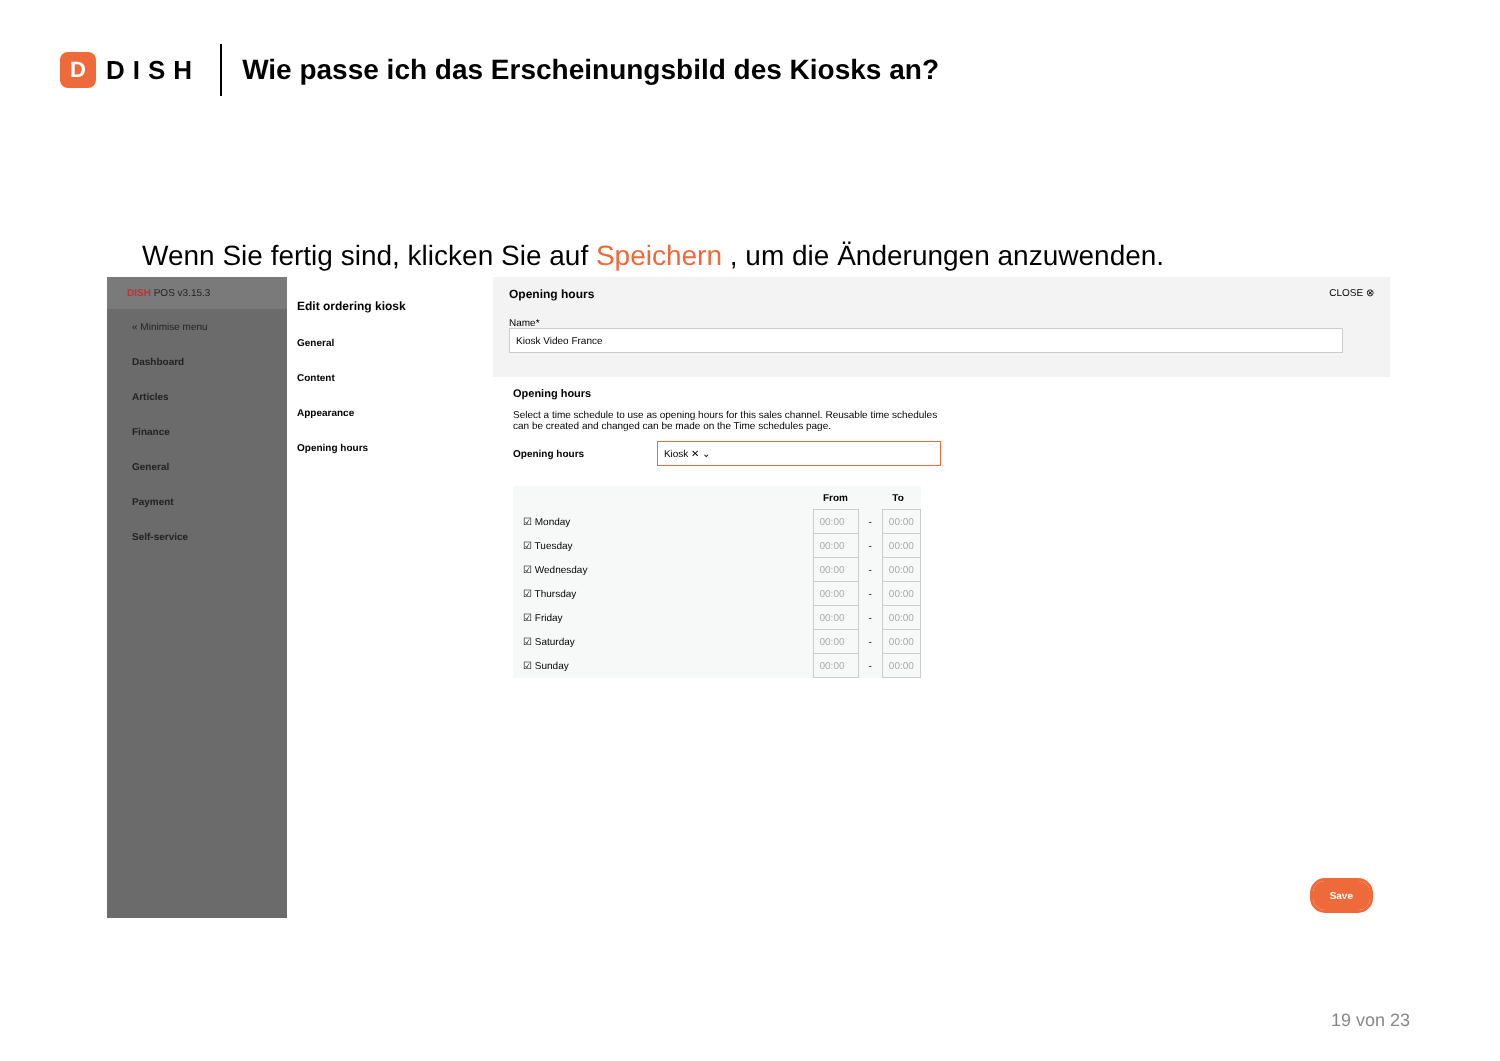D
DISH
Wie passe ich das Erscheinungsbild des Kiosks an?
Wenn Sie fertig sind, klicken Sie auf Speichern , um die Änderungen anzuwenden.
DISH POS v3.15.3
« Minimise menu
Dashboard
Articles
Finance
General
Payment
Self-service
Edit ordering kiosk
General
Content
Appearance
Opening hours
Opening hours CLOSE ⊗
Name* Kiosk Video France
Opening hours
Select a time schedule to use as opening hours for this sales channel. Reusable time schedules can be created and changed can be made on the Time schedules page.
Opening hours Kiosk ✕ ⌄
| | From | | To |
| --- | --- | --- | --- |
| ☑ Monday | 00:00 | - | 00:00 |
| ☑ Tuesday | 00:00 | - | 00:00 |
| ☑ Wednesday | 00:00 | - | 00:00 |
| ☑ Thursday | 00:00 | - | 00:00 |
| ☑ Friday | 00:00 | - | 00:00 |
| ☑ Saturday | 00:00 | - | 00:00 |
| ☑ Sunday | 00:00 | - | 00:00 |
Save
19 von 23